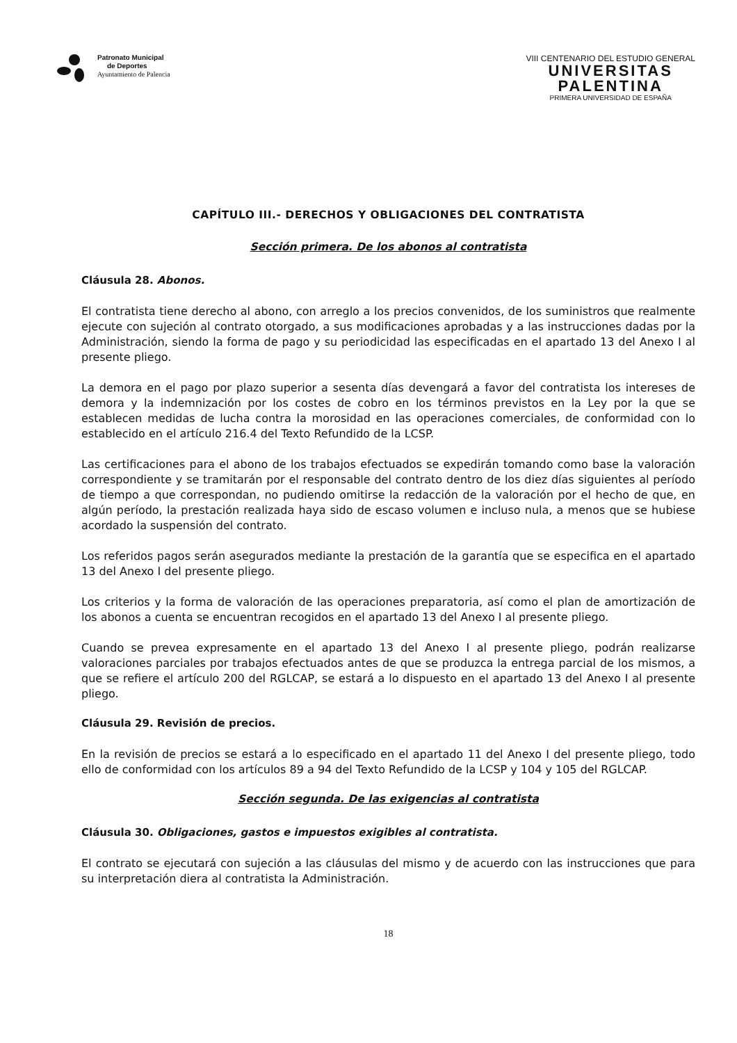Patronato Municipal
de Deportes
Ayuntamiento de Palencia
VIII CENTENARIO DEL ESTUDIO GENERAL
UNIVERSITAS
PALENTINA
PRIMERA UNIVERSIDAD DE ESPAÑA
CAPÍTULO III.- DERECHOS Y OBLIGACIONES DEL CONTRATISTA
Sección primera. De los abonos al contratista
Cláusula 28. Abonos.
El contratista tiene derecho al abono, con arreglo a los precios convenidos, de los suministros que realmente ejecute con sujeción al contrato otorgado, a sus modificaciones aprobadas y a las instrucciones dadas por la Administración, siendo la forma de pago y su periodicidad las especificadas en el apartado 13 del Anexo I al presente pliego.
La demora en el pago por plazo superior a sesenta días devengará a favor del contratista los intereses de demora y la indemnización por los costes de cobro en los términos previstos en la Ley por la que se establecen medidas de lucha contra la morosidad en las operaciones comerciales, de conformidad con lo establecido en el artículo 216.4 del Texto Refundido de la LCSP.
Las certificaciones para el abono de los trabajos efectuados se expedirán tomando como base la valoración correspondiente y se tramitarán por el responsable del contrato dentro de los diez días siguientes al período de tiempo a que correspondan, no pudiendo omitirse la redacción de la valoración por el hecho de que, en algún período, la prestación realizada haya sido de escaso volumen e incluso nula, a menos que se hubiese acordado la suspensión del contrato.
Los referidos pagos serán asegurados mediante la prestación de la garantía que se especifica en el apartado 13 del Anexo I del presente pliego.
Los criterios y la forma de valoración de las operaciones preparatoria, así como el plan de amortización de los abonos a cuenta se encuentran recogidos en el apartado 13 del Anexo I al presente pliego.
Cuando se prevea expresamente en el apartado 13 del Anexo I al presente pliego, podrán realizarse valoraciones parciales por trabajos efectuados antes de que se produzca la entrega parcial de los mismos, a que se refiere el artículo 200 del RGLCAP, se estará a lo dispuesto en el apartado 13 del Anexo I al presente pliego.
Cláusula 29. Revisión de precios.
En la revisión de precios se estará a lo especificado en el apartado 11 del Anexo I del presente pliego, todo ello de conformidad con los artículos 89 a 94 del Texto Refundido de la LCSP y 104 y 105 del RGLCAP.
Sección segunda. De las exigencias al contratista
Cláusula 30. Obligaciones, gastos e impuestos exigibles al contratista.
El contrato se ejecutará con sujeción a las cláusulas del mismo y de acuerdo con las instrucciones que para su interpretación diera al contratista la Administración.
18